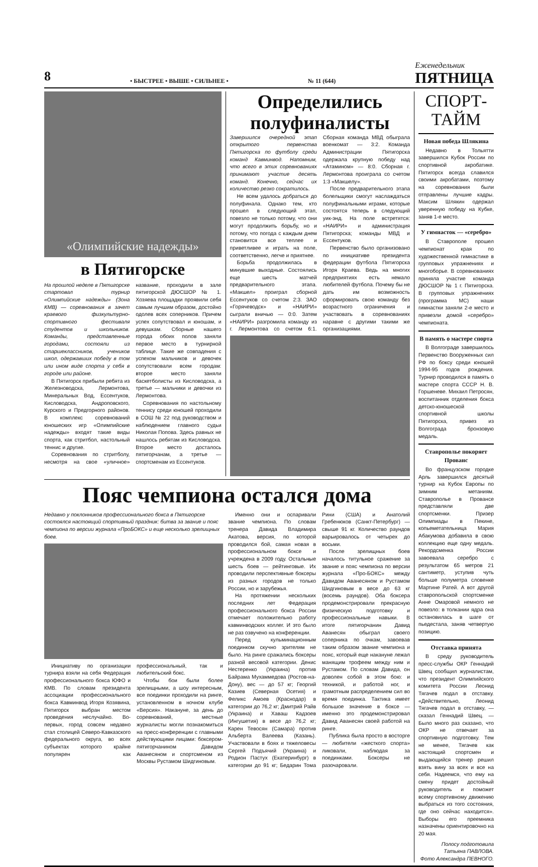8 • БЫСТРЕЕ • ВЫШЕ • СИЛЬНЕЕ • № 11 (644) Еженедельник
ПЯТНИЦА
«Олимпийские надежды»
в Пятигорске
На прошлой неделе в Пятигорске стартовал турнир «Олимпийские надежды» (Зона КМВ) — соревнования в зачет краевого физкультурно-спортивного фестиваля студентов и школьников. Команды, представленные городами, состояли из старшеклассников, учеников школ, одержавших победу в том или ином виде спорта у себя в городе или районе.
В Пятигорск прибыли ребята из Железноводска, Лермонтова, Минеральных Вод, Ессентуков, Кисловодска, Андроповского, Курского и Предгорного районов. В комплекс соревнований юношеских игр «Олимпийские надежды» входят такие виды спорта, как стритбол, настольный теннис и другие.
Соревнования по стритболу, несмотря на свое «уличное» название, проходили в зале пятигорской ДЮСШОР № 1. Хозяева площадки проявили себя самым лучшим образом, достойно одолев всех соперников. Причем успех сопутствовал и юношам, и девушкам. Сборные нашего города обоих полов заняли первое место в турнирной таблице. Такие же совпадения с успехом мальчиков и девочек сопутствовали всем городам: второе место заняли баскетболисты из Кисловодска, а третье — мальчики и девочки из Лермонтова.
Соревнования по настольному теннису среди юношей проходили в СОШ № 22 под руководством и наблюдением главного судьи Николая Попова. Здесь равных не нашлось ребятам из Кисловодска. Второе место досталось пятигорчанам, а третье — спортсменам из Ессентуков.
Определились полуфиналисты
Завершился очередной этап открытого первенства Пятигорска по футболу среди команд Кавминвод. Напомним, что всего в этих соревнованиях принимают участие десять команд. Конечно, сейчас их количество резко сократилось.
Не всем удалось добраться до полуфинала. Однако тем, кто прошел в следующий этап, повезло не только потому, что они могут продолжить борьбу, но и потому, что погода с каждым днем становится все теплее и приветливее и играть на поле, соответственно, легче и приятнее.
Борьба продолжилась в минувшие выходные. Состоялись еще шесть матчей предварительного этапа. «Макшел» проиграл сборной Ессентуков со счетом 2:3. ЗАО «Горячеводск» и «НАИРИ» сыграли вничью — 0:0. Затем «НАИРИ» разгромила команду из г. Лермонтова со счетом 6:1. Сборная команда МВД обыграла военкомат — 3:2. Команда Администрации Пятигорска одержала крупную победу над «Атамином» — 8:0. Сборная г. Лермонтова проиграла со счетом 1:3 «Макшелу».
После предварительного этапа болельщики смогут наслаждаться полуфинальными играми, которые состоятся теперь в следующий уик-энд. На поле встретятся: «НАИРИ» и администрация Пятигорска; команды МВД и Ессентуков.
Первенство было организовано по инициативе президента федерации футбола Пятигорска Игоря Краева. Ведь на многих предприятиях есть немало любителей футбола. Почему бы не дать им возможность сформировать свою команду без возрастного ограничения и участвовать в соревнованиях наравне с другими такими же организациями.
Пояс чемпиона остался дома
Недавно у поклонников профессионального бокса в Пятигорске состоялся настоящий спортивный праздник: битва за звание и пояс чемпиона по версии журнала «ПроБОКС» и еще несколько зрелищных боев.
Инициативу по организации турнира взяли на себя Федерация профессионального бокса ЮФО и КМВ. По словам президента ассоциации профессионального бокса Кавминвод Игоря Козявина, Пятигорск выбран местом проведения неслучайно. Во-первых, город совсем недавно стал столицей Северо-Кавказского федерального округа, во всех субъектах которого крайне популярен как профессиональный, так и любительский бокс.
Чтобы бои были более зрелищными, а шоу интересным, все поединки проходили на ринге, установленном в ночном клубе «Версия». Накануне, за день до соревнований, местные журналисты могли познакомиться на пресс-конференции с главными действующими лицами: боксером-пятигорчанином Давидом Аванесяном и спортсменом из Москвы Рустамом Шидгиновым.
Именно они и оспаривали звание чемпиона. По словам тренера Давида Владимира Акатова, версия, по которой проводился бой, самая новая в профессиональном боксе и учреждена в 2009 году. Остальные шесть боев — рейтинговые. Их проводили перспективные боксеры из разных городов не только России, но и зарубежья.
На протяжении нескольких последних лет Федерация профессионального бокса России отмечает положительно работу кавминводских коллег. И это было не раз озвучено на конференции.
Перед кульминационным поединком скучно зрителям не было. На ринге сражались боксеры разной весовой категории. Денис Нестеренко (Украина) против Байрама Мухаммедова (Ростов-на-Дону), вес — до 57 кг; Георгий Казиев (Северная Осетия) и Феликс Амоев (Краснодар) в категории до 76,2 кг; Дмитрий Райв (Украина) и Хаваш Кадзоев (Ингушетия) в весе до 76,2 кг; Карен Тевосян (Самара) против Альберта Валеева (Казань). Участвовали в боях и тяжеловесы Сергей Подъячий (Украина) и Родион Пастух (Екатеринбург) в категории до 91 кг; Бедарин Тома Рини (США) и Анатолий Гребенюков (Санкт-Петербург) — свыше 91 кг. Количество раундов варьировалось от четырех до восьми.
После зрелищных боев началось титульное сражение за звание и пояс чемпиона по версии журнала «Про-БОКС» между Давидом Аванесяном и Рустамом Шидгиновым в весе до 63 кг (восемь раундов). Оба боксера продемонстрировали прекрасную физическую подготовку и профессиональные навыки. В итоге пятигорчанин Давид Аванесян обыграл своего соперника по очкам, завоевав таким образом звание чемпиона и пояс, который еще накануне лежал манящим трофеем между ним и Рустамом. По словам Давида, он доволен собой в этом бою: и техникой, и работой ног, и грамотным распределением сил во время поединка. Тактика имеет большое значение в боксе — именно это продемонстрировал Давид Аванесян своей работой на ринге.
Публика была просто в восторге — любители «жесткого спорта» ликовали, наблюдая за поединками. Боксеры не разочаровали.
СПОРТ-
ТАЙМ
Новая победа Шлякина
Недавно в Тольятти завершился Кубок России по спортивной акробатике. Пятигорск всегда славился своими акробатами, поэтому на соревнования были отправлены лучшие кадры. Максим Шлякин одержал уверенную победу на Кубке, заняв 1-е место.
У гимнасток — «серебро»
В Ставрополе прошел чемпионат края по художественной гимнастике в групповых упражнениях и многоборье. В соревнованиях приняла участие команда ДЮСШОР № 1 г. Пятигорска. В групповых упражнениях (программа МС) наши гимнастки заняли 2-е место и привезли домой «серебро» чемпионата.
В память о мастере спорта
В Волгограде завершилось Первенство Вооруженных сил РФ по боксу среди юношей 1994-95 годов рождения. Турнир проводился в память о мастере спорта СССР Н. В. Горшеневе. Михаил Петросян, воспитанник отделения бокса детско-юношеской спортивной школы Пятигорска, привез из Волгограда бронзовую медаль.
Ставрополье покоряет Прованс
Во французском городке Арль завершился десятый турнир на Кубок Европы по зимним метаниям. Ставрополье в Провансе представляли две спортсменки. Призер Олимпиады в Пекине, копьеметательница Мария Абакумова добавила в свою коллекцию еще одну медаль. Рекордсменка России завоевала серебро с результатом 65 метров 21 сантиметр, уступив чуть больше полуметра словенке Мартине Ратей. А вот другой ставропольской спортсменке Анне Омаровой немного не повезло: в толкании ядра она остановилась в шаге от пьедестала, заняв четвертую позицию.
Отставка принята
В среду руководитель пресс-службы ОКР Геннадий Швец сообщил журналистам, что президент Олимпийского комитета России Леонид Тягачев подал в отставку. «Действительно, Леонид Тягачев подал в отставку, — сказал Геннадий Швец. — Было много раз сказано, что ОКР не отвечает за спортивную подготовку. Тем не менее, Тягачев как настоящий спортсмен и выдающийся тренер решил взять вину за всех и все на себя. Надеемся, что ему на смену придет достойный руководитель и поможет всему спортивному движению выбраться из того состояния, где оно сейчас находится». Выборы его преемника назначены ориентировочно на 20 мая.
Полосу подготовила Татьяна ПАВЛОВА.
Фото Александра ПЕВНОГО.